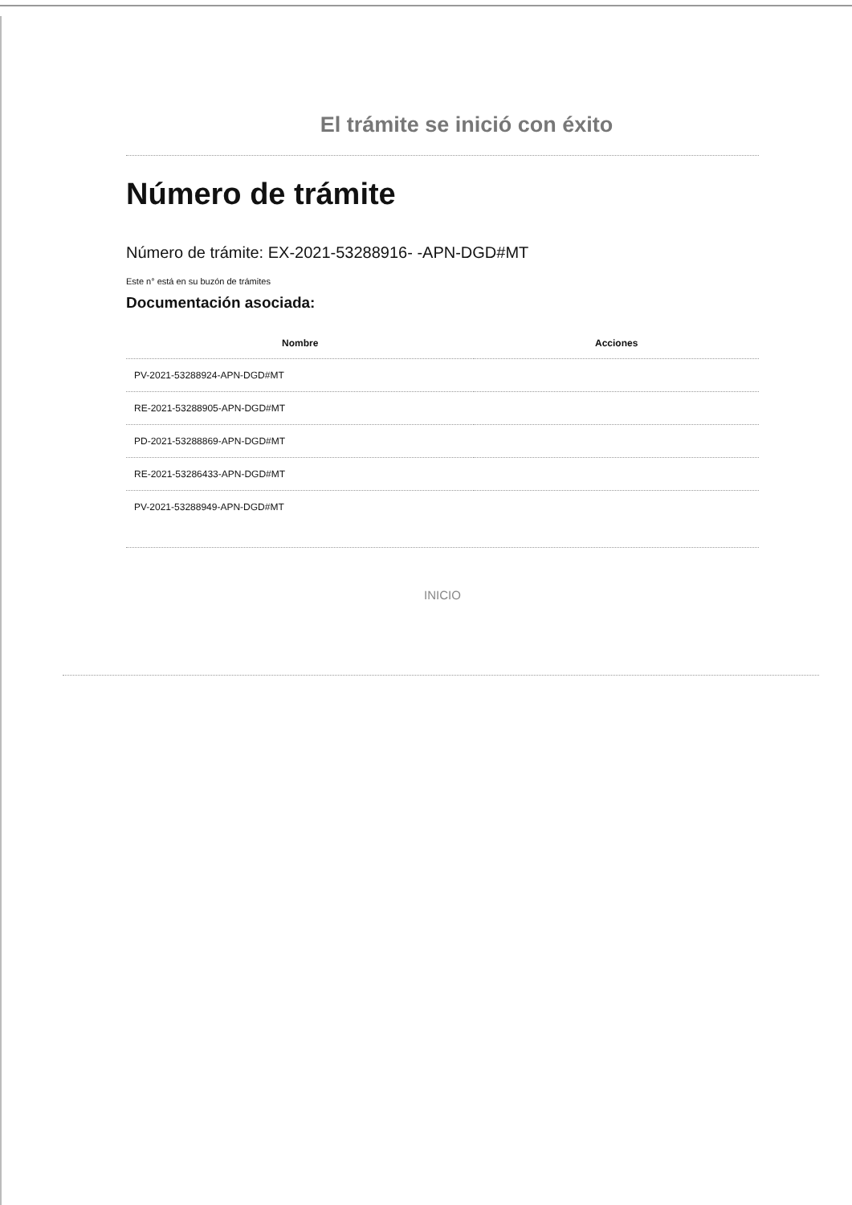El trámite se inició con éxito
Número de trámite
Número de trámite: EX-2021-53288916- -APN-DGD#MT
Este n° está en su buzón de trámites
Documentación asociada:
| Nombre | Acciones |
| --- | --- |
| PV-2021-53288924-APN-DGD#MT | |
| RE-2021-53288905-APN-DGD#MT | |
| PD-2021-53288869-APN-DGD#MT | |
| RE-2021-53286433-APN-DGD#MT | |
| PV-2021-53288949-APN-DGD#MT | |
INICIO